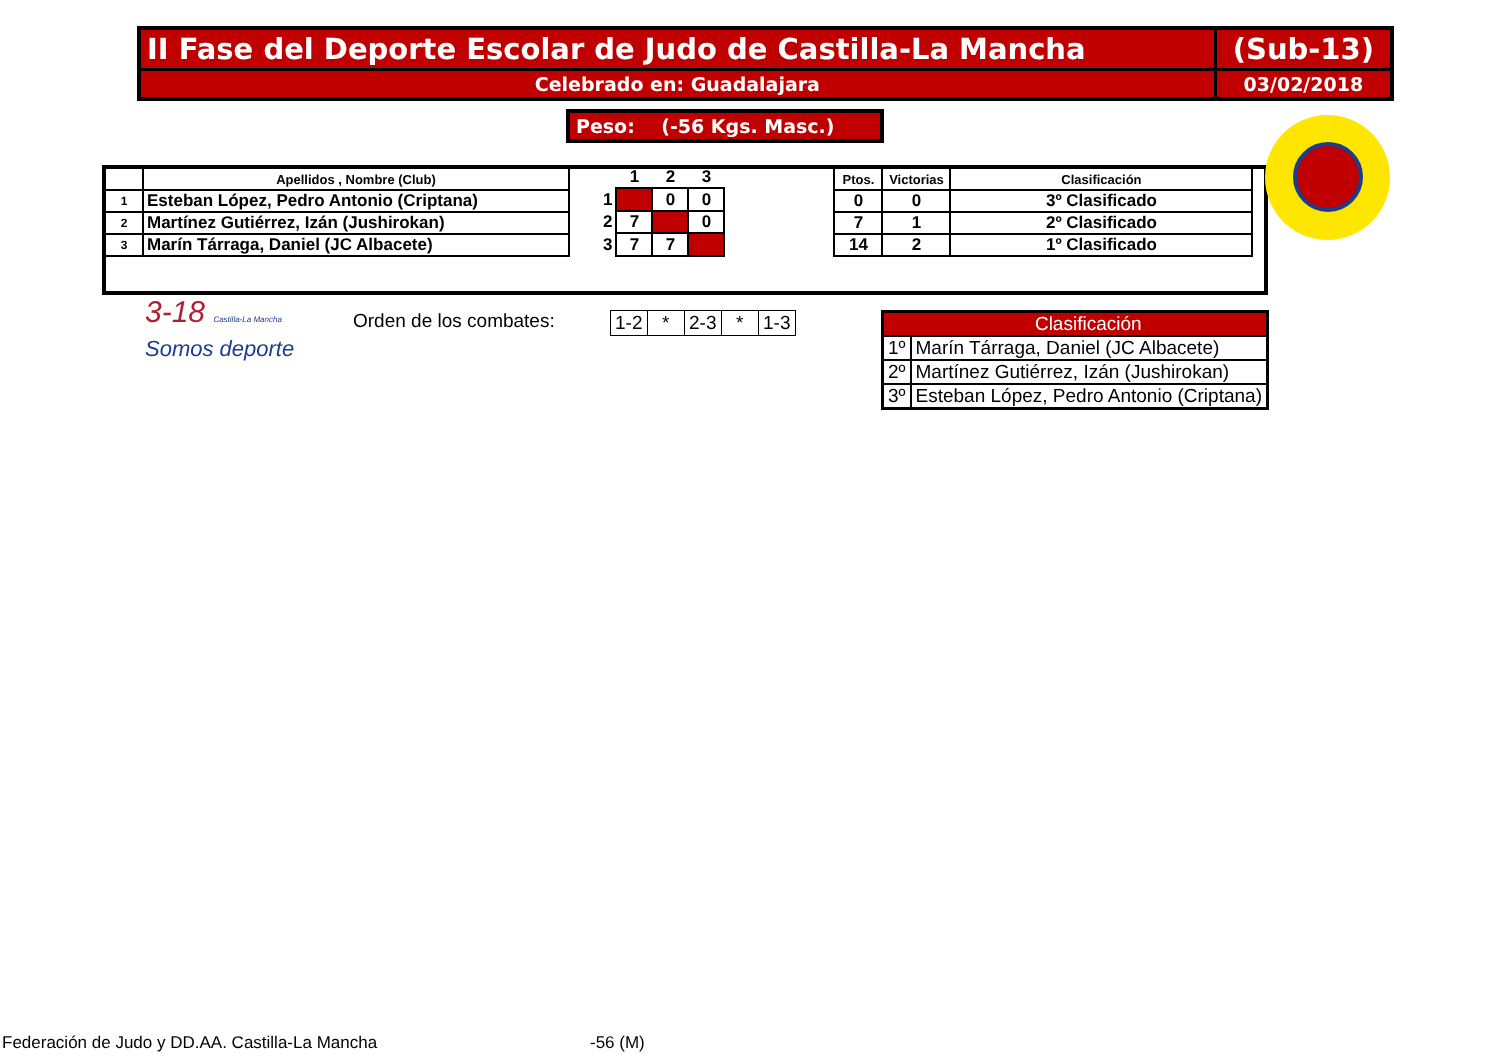| II Fase del Deporte Escolar de Judo de Castilla-La Mancha | (Sub-13) |
| Celebrado en: Guadalajara | 03/02/2018 |
Peso: (-56 Kgs. Masc.)
| | Apellidos , Nombre (Club) |
| --- | --- |
| 1 | Esteban López, Pedro Antonio (Criptana) |
| 2 | Martínez Gutiérrez, Izán (Jushirokan) |
| 3 | Marín Tárraga, Daniel (JC Albacete) |
| | 1 | 2 | 3 |
| --- | --- | --- | --- |
| 1 | | 0 | 0 |
| 2 | 7 | | 0 |
| 3 | 7 | 7 | |
| Ptos. | Victorias | Clasificación |
| --- | --- | --- |
| 0 | 0 | 3º Clasificado |
| 7 | 1 | 2º Clasificado |
| 14 | 2 | 1º Clasificado |
3-18 Castilla-La Mancha
Somos deporte
Orden de los combates:
| 1-2 | * | 2-3 | * | 1-3 |
| | Clasificación |
| 1º | Marín Tárraga, Daniel (JC Albacete) |
| 2º | Martínez Gutiérrez, Izán (Jushirokan) |
| 3º | Esteban López, Pedro Antonio (Criptana) |
Federación de Judo y DD.AA. Castilla-La Mancha
-56 (M)